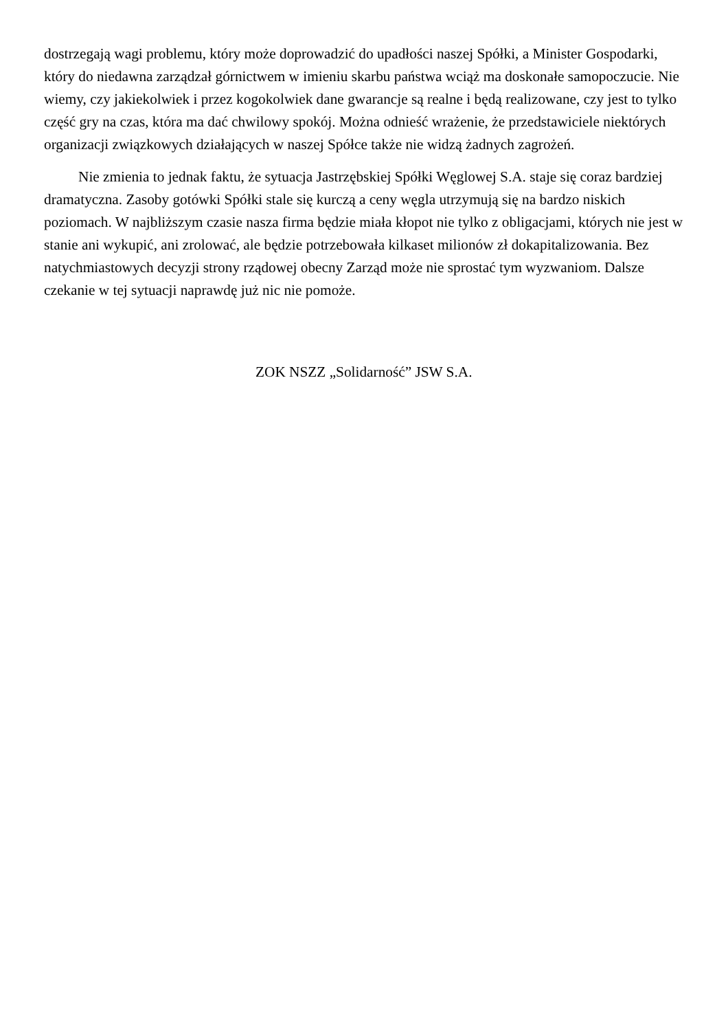dostrzegają wagi problemu, który może doprowadzić do upadłości naszej Spółki, a Minister Gospodarki, który do niedawna zarządzał górnictwem w imieniu skarbu państwa wciąż ma doskonałe samopoczucie. Nie wiemy, czy jakiekolwiek i przez kogokolwiek dane gwarancje są realne i będą realizowane, czy jest to tylko część gry na czas, która ma dać chwilowy spokój. Można odnieść wrażenie, że przedstawiciele niektórych organizacji związkowych działających w naszej Spółce także nie widzą żadnych zagrożeń.
Nie zmienia to jednak faktu, że sytuacja Jastrzębskiej Spółki Węglowej S.A. staje się coraz bardziej dramatyczna. Zasoby gotówki Spółki stale się kurczą a ceny węgla utrzymują się na bardzo niskich poziomach. W najbliższym czasie nasza firma będzie miała kłopot nie tylko z obligacjami, których nie jest w stanie ani wykupić, ani zrolować, ale będzie potrzebowała kilkaset milionów zł dokapitalizowania. Bez natychmiastowych decyzji strony rządowej obecny Zarząd może nie sprostać tym wyzwaniom. Dalsze czekanie w tej sytuacji naprawdę już nic nie pomoże.
ZOK NSZZ „Solidarność” JSW S.A.